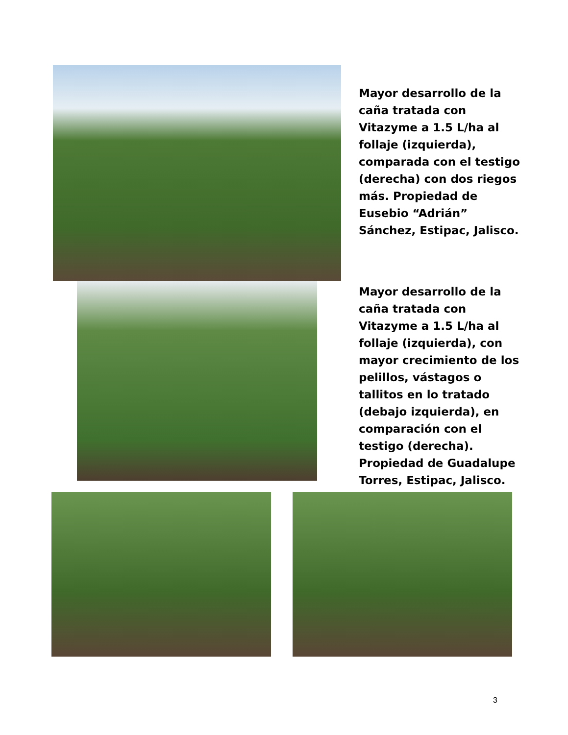Mayor desarrollo de la caña tratada con Vitazyme a 1.5 L/ha al follaje (izquierda), comparada con el testigo (derecha) con dos riegos más. Propiedad de Eusebio “Adrián” Sánchez, Estipac, Jalisco.
Mayor desarrollo de la caña tratada con Vitazyme a 1.5 L/ha al follaje (izquierda), con mayor crecimiento de los pelillos, vástagos o tallitos en lo tratado (debajo izquierda), en comparación con el testigo (derecha). Propiedad de Guadalupe Torres, Estipac, Jalisco.
3